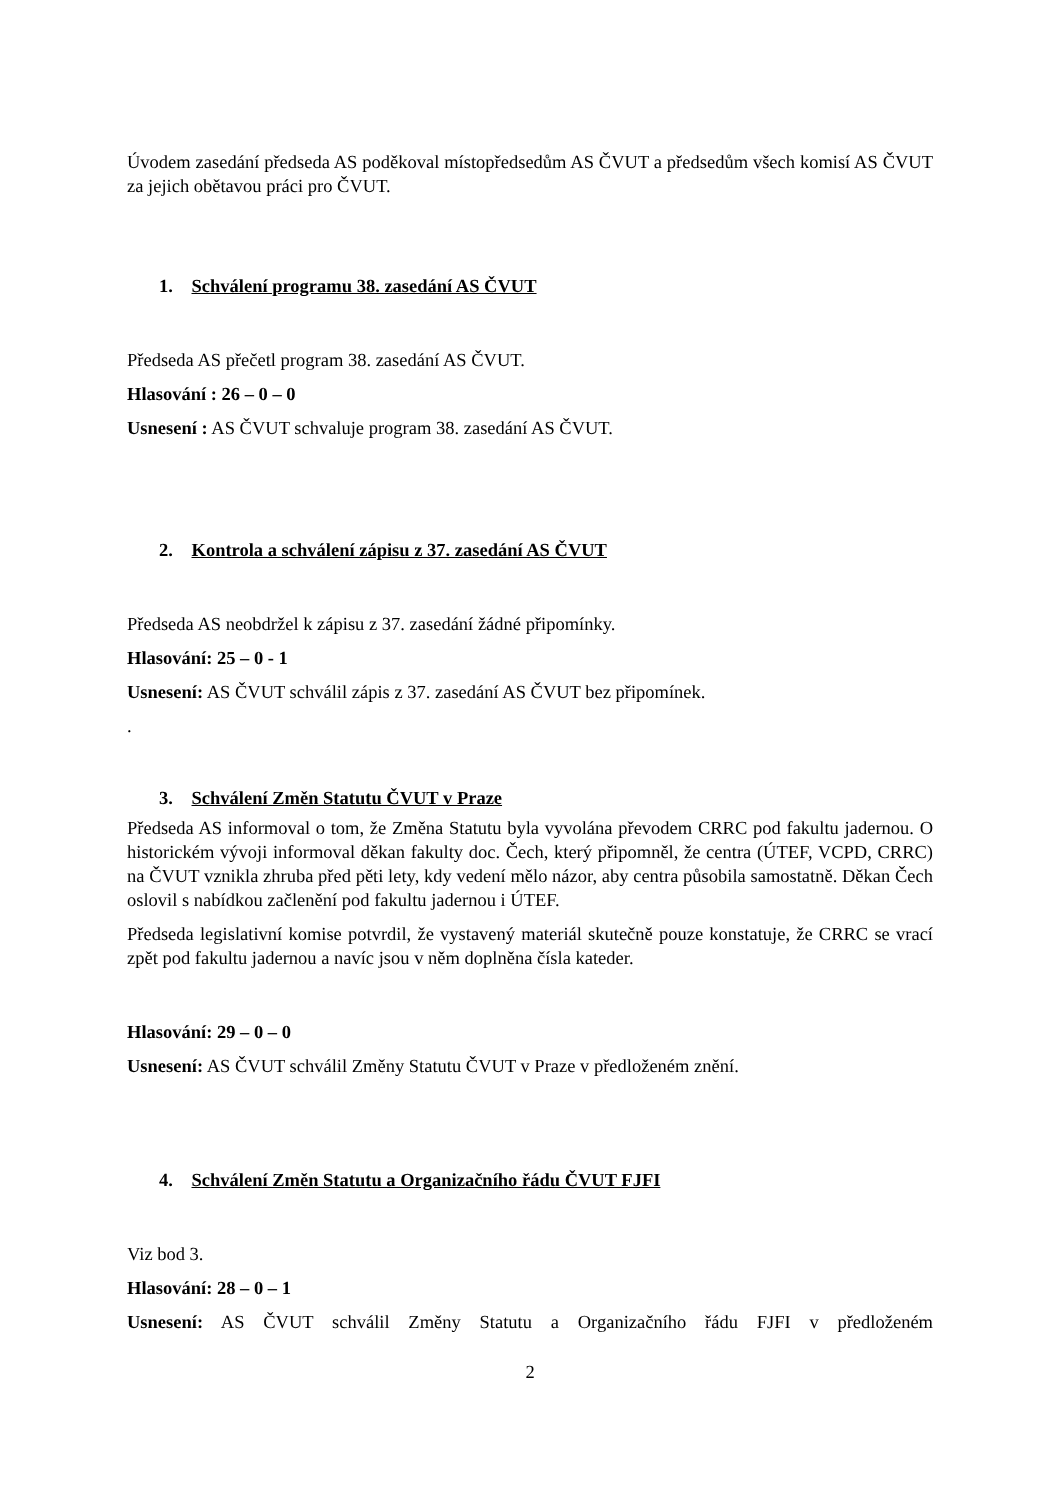Úvodem zasedání předseda AS poděkoval místopředsedům AS ČVUT a předsedům všech komisí AS ČVUT za jejich obětavou práci pro ČVUT.
1. Schválení programu 38. zasedání AS ČVUT
Předseda AS přečetl program 38. zasedání AS ČVUT.
Hlasování : 26 – 0 – 0
Usnesení : AS ČVUT schvaluje program 38. zasedání AS ČVUT.
2. Kontrola a schválení zápisu z 37. zasedání AS ČVUT
Předseda AS neobdržel k zápisu z 37. zasedání žádné připomínky.
Hlasování: 25 – 0 - 1
Usnesení: AS ČVUT schválil zápis z 37. zasedání AS ČVUT bez připomínek.
.
3. Schválení Změn Statutu ČVUT v Praze
Předseda AS informoval o tom, že Změna Statutu byla vyvolána převodem CRRC pod fakultu jadernou. O historickém vývoji informoval děkan fakulty doc. Čech, který připomněl, že centra (ÚTEF, VCPD, CRRC) na ČVUT vznikla zhruba před pěti lety, kdy vedení mělo názor, aby centra působila samostatně. Děkan Čech oslovil s nabídkou začlenění pod fakultu jadernou i ÚTEF.
Předseda legislativní komise potvrdil, že vystavený materiál skutečně pouze konstatuje, že CRRC se vrací zpět pod fakultu jadernou a navíc jsou v něm doplněna čísla kateder.
Hlasování: 29 – 0 – 0
Usnesení: AS ČVUT schválil Změny Statutu ČVUT v Praze v předloženém znění.
4. Schválení Změn Statutu a Organizačního řádu ČVUT FJFI
Viz bod 3.
Hlasování: 28 – 0 – 1
Usnesení: AS ČVUT schválil Změny Statutu a Organizačního řádu FJFI v předloženém
2